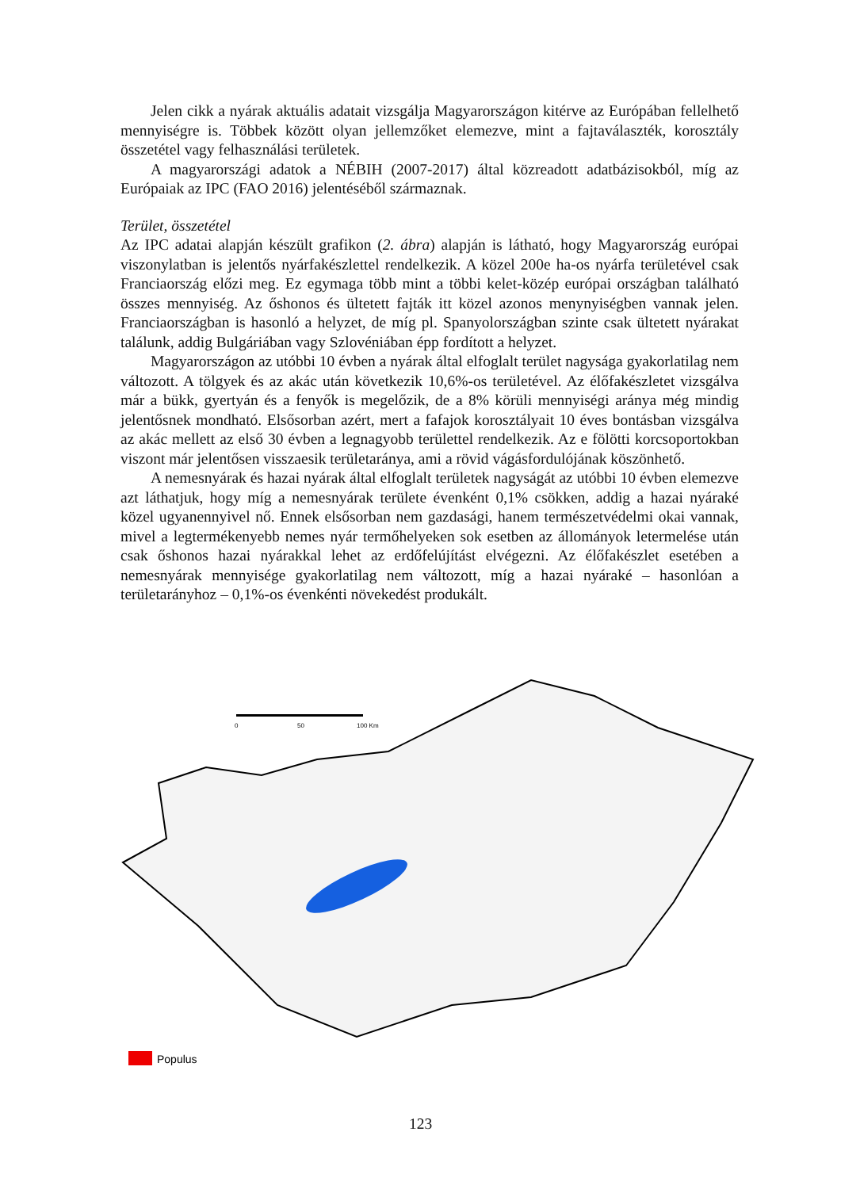Jelen cikk a nyárak aktuális adatait vizsgálja Magyarországon kitérve az Európában fellelhető mennyiségre is. Többek között olyan jellemzőket elemezve, mint a fajtaválaszték, korosztály összetétel vagy felhasználási területek.
A magyarországi adatok a NÉBIH (2007-2017) által közreadott adatbázisokból, míg az Európaiak az IPC (FAO 2016) jelentéséből származnak.
Terület, összetétel
Az IPC adatai alapján készült grafikon (2. ábra) alapján is látható, hogy Magyarország európai viszonylatban is jelentős nyárfakészlettel rendelkezik. A közel 200e ha-os nyárfa területével csak Franciaország előzi meg. Ez egymaga több mint a többi kelet-közép európai országban található összes mennyiség. Az őshonos és ültetett fajták itt közel azonos menynyiségben vannak jelen. Franciaországban is hasonló a helyzet, de míg pl. Spanyolországban szinte csak ültetett nyárakat találunk, addig Bulgáriában vagy Szlovéniában épp fordított a helyzet.
Magyarországon az utóbbi 10 évben a nyárak által elfoglalt terület nagysága gyakorlatilag nem változott. A tölgyek és az akác után következik 10,6%-os területével. Az élőfakészletet vizsgálva már a bükk, gyertyán és a fenyők is megelőzik, de a 8% körüli mennyiségi aránya még mindig jelentősnek mondható. Elsősorban azért, mert a fafajok korosztályait 10 éves bontásban vizsgálva az akác mellett az első 30 évben a legnagyobb területtel rendelkezik. Az e fölötti korcsoportokban viszont már jelentősen visszaesik területaránya, ami a rövid vágásfordulójának köszönhető.
A nemesnyárak és hazai nyárak által elfoglalt területek nagyságát az utóbbi 10 évben elemezve azt láthatjuk, hogy míg a nemesnyárak területe évenként 0,1% csökken, addig a hazai nyáraké közel ugyanennyivel nő. Ennek elsősorban nem gazdasági, hanem természetvédelmi okai vannak, mivel a legtermékenyebb nemes nyár termőhelyeken sok esetben az állományok letermelése után csak őshonos hazai nyárakkal lehet az erdőfelújítást elvégezni. Az élőfakészlet esetében a nemesnyárak mennyisége gyakorlatilag nem változott, míg a hazai nyáraké – hasonlóan a területarányhoz – 0,1%-os évenkénti növekedést produkált.
0
50
100 Km
Populus
123